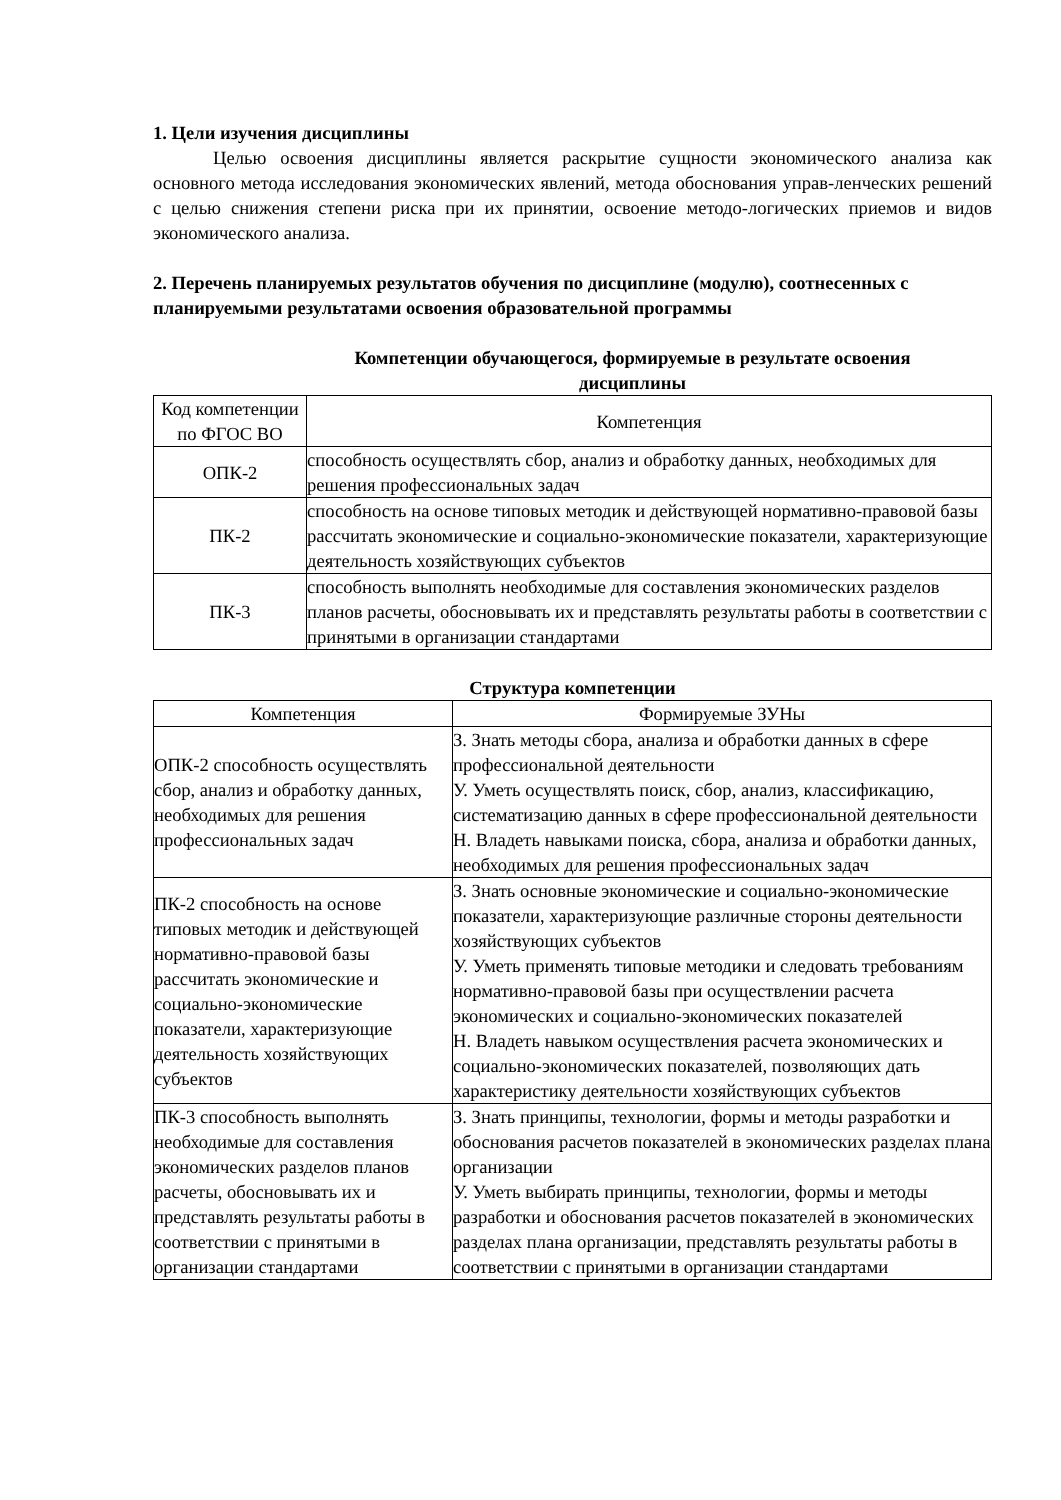1. Цели изучения дисциплины
Целью освоения дисциплины является раскрытие сущности экономического анализа как основного метода исследования экономических явлений, метода обоснования управ-ленческих решений с целью снижения степени риска при их принятии, освоение методо-логических приемов и видов экономического анализа.
2. Перечень планируемых результатов обучения по дисциплине (модулю), соотнесенных с планируемыми результатами освоения образовательной программы
Компетенции обучающегося, формируемые в результате освоения
дисциплины
| Код компетенции по ФГОС ВО | Компетенция |
| --- | --- |
| ОПК-2 | способность осуществлять сбор, анализ и обработку данных, необходимых для решения профессиональных задач |
| ПК-2 | способность на основе типовых методик и действующей нормативно-правовой базы рассчитать экономические и социально-экономические показатели, характеризующие деятельность хозяйствующих субъектов |
| ПК-3 | способность выполнять необходимые для составления экономических разделов планов расчеты, обосновывать их и представлять результаты работы в соответствии с принятыми в организации стандартами |
Структура компетенции
| Компетенция | Формируемые ЗУНы |
| --- | --- |
| ОПК-2 способность осуществлять сбор, анализ и обработку данных, необходимых для решения профессиональных задач | З. Знать методы сбора, анализа и обработки данных в сфере профессиональной деятельности У. Уметь осуществлять поиск, сбор, анализ, классификацию, систематизацию данных в сфере профессиональной деятельности Н. Владеть навыками поиска, сбора, анализа и обработки данных, необходимых для решения профессиональных задач |
| ПК-2 способность на основе типовых методик и действующей нормативно-правовой базы рассчитать экономические и социально-экономические показатели, характеризующие деятельность хозяйствующих субъектов | З. Знать основные экономические и социально-экономические показатели, характеризующие различные стороны деятельности хозяйствующих субъектов У. Уметь применять типовые методики и следовать требованиям нормативно-правовой базы при осуществлении расчета экономических и социально-экономических показателей Н. Владеть навыком осуществления расчета экономических и социально-экономических показателей, позволяющих дать характеристику деятельности хозяйствующих субъектов |
| ПК-3 способность выполнять необходимые для составления экономических разделов планов расчеты, обосновывать их и представлять результаты работы в соответствии с принятыми в организации стандартами | З. Знать принципы, технологии, формы и методы разработки и обоснования расчетов показателей в экономических разделах плана организации У. Уметь выбирать принципы, технологии, формы и методы разработки и обоснования расчетов показателей в экономических разделах плана организации, представлять результаты работы в соответствии с принятыми в организации стандартами |